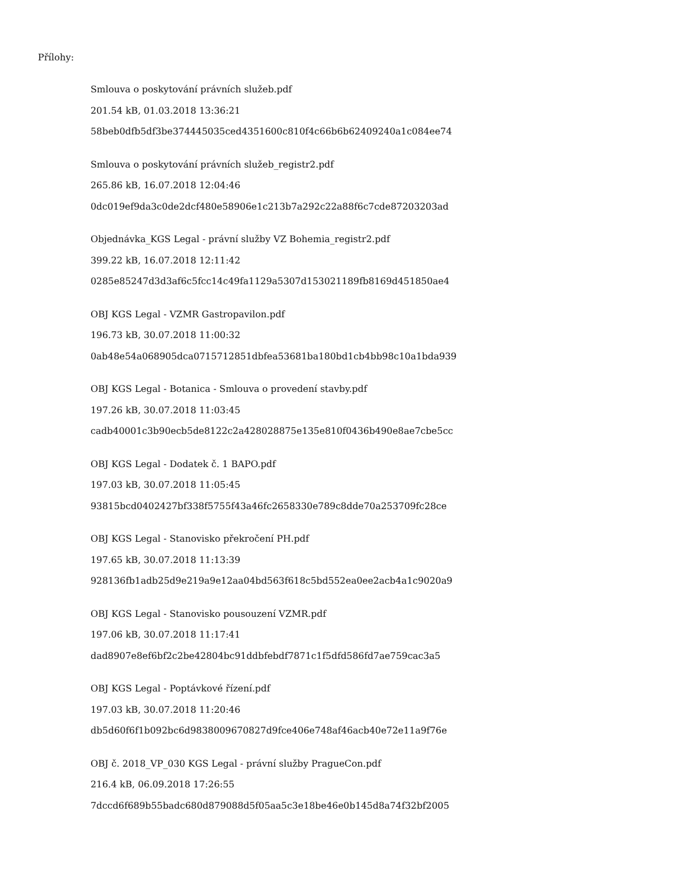Přílohy:
Smlouva o poskytování právních služeb.pdf
201.54 kB, 01.03.2018 13:36:21
58beb0dfb5df3be374445035ced4351600c810f4c66b6b62409240a1c084ee74
Smlouva o poskytování právních služeb_registr2.pdf
265.86 kB, 16.07.2018 12:04:46
0dc019ef9da3c0de2dcf480e58906e1c213b7a292c22a88f6c7cde87203203ad
Objednávka_KGS Legal - právní služby VZ Bohemia_registr2.pdf
399.22 kB, 16.07.2018 12:11:42
0285e85247d3d3af6c5fcc14c49fa1129a5307d153021189fb8169d451850ae4
OBJ KGS Legal - VZMR Gastropavilon.pdf
196.73 kB, 30.07.2018 11:00:32
0ab48e54a068905dca0715712851dbfea53681ba180bd1cb4bb98c10a1bda939
OBJ KGS Legal - Botanica - Smlouva o provedení stavby.pdf
197.26 kB, 30.07.2018 11:03:45
cadb40001c3b90ecb5de8122c2a428028875e135e810f0436b490e8ae7cbe5cc
OBJ KGS Legal - Dodatek č. 1 BAPO.pdf
197.03 kB, 30.07.2018 11:05:45
93815bcd0402427bf338f5755f43a46fc2658330e789c8dde70a253709fc28ce
OBJ KGS Legal - Stanovisko překročení PH.pdf
197.65 kB, 30.07.2018 11:13:39
928136fb1adb25d9e219a9e12aa04bd563f618c5bd552ea0ee2acb4a1c9020a9
OBJ KGS Legal - Stanovisko pousouzení VZMR.pdf
197.06 kB, 30.07.2018 11:17:41
dad8907e8ef6bf2c2be42804bc91ddbfebdf7871c1f5dfd586fd7ae759cac3a5
OBJ KGS Legal - Poptávkové řízení.pdf
197.03 kB, 30.07.2018 11:20:46
db5d60f6f1b092bc6d9838009670827d9fce406e748af46acb40e72e11a9f76e
OBJ č. 2018_VP_030 KGS Legal - právní služby PragueCon.pdf
216.4 kB, 06.09.2018 17:26:55
7dccd6f689b55badc680d879088d5f05aa5c3e18be46e0b145d8a74f32bf2005